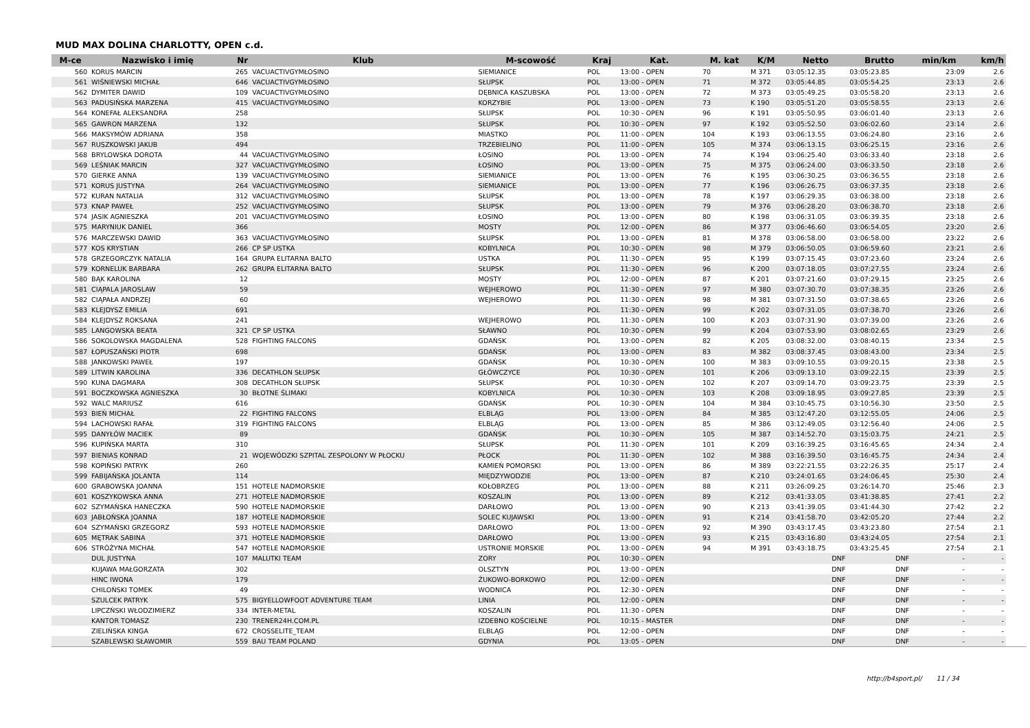MUD MAX DOLINA CHARLOTTY, OPEN c.d.
| M-ce | Nazwisko i imię | Nr | Klub | M-scowość | Kraj | Kat. | M. kat | K/M | Netto | Brutto | min/km | km/h |
| --- | --- | --- | --- | --- | --- | --- | --- | --- | --- | --- | --- | --- |
| 560 | KORUS MARCIN | 265 | VACUACTIVGYMŁOSINO | SIEMIANICE | POL | 13:00 - OPEN | 70 | M 371 | 03:05:12.35 | 03:05:23.85 | 23:09 | 2.6 |
| 561 | WIŚNIEWSKI MICHAŁ | 646 | VACUACTIVGYMŁOSINO | SŁUPSK | POL | 13:00 - OPEN | 71 | M 372 | 03:05:44.85 | 03:05:54.25 | 23:13 | 2.6 |
| 562 | DYMITER DAWID | 109 | VACUACTIVGYMŁOSINO | DĘBNICA KASZUBSKA | POL | 13:00 - OPEN | 72 | M 373 | 03:05:49.25 | 03:05:58.20 | 23:13 | 2.6 |
| 563 | PADUSIŃSKA MARZENA | 415 | VACUACTIVGYMŁOSINO | KORZYBIE | POL | 13:00 - OPEN | 73 | K 190 | 03:05:51.20 | 03:05:58.55 | 23:13 | 2.6 |
| 564 | KONEFAŁ ALEKSANDRA | 258 | | SŁUPSK | POL | 10:30 - OPEN | 96 | K 191 | 03:05:50.95 | 03:06:01.40 | 23:13 | 2.6 |
| 565 | GAWRON MARZENA | 132 | | SŁUPSK | POL | 10:30 - OPEN | 97 | K 192 | 03:05:52.50 | 03:06:02.60 | 23:14 | 2.6 |
| 566 | MAKSYMÓW ADRIANA | 358 | | MIASTKO | POL | 11:00 - OPEN | 104 | K 193 | 03:06:13.55 | 03:06:24.80 | 23:16 | 2.6 |
| 567 | RUSZKOWSKI JAKUB | 494 | | TRZEBIELINO | POL | 11:00 - OPEN | 105 | M 374 | 03:06:13.15 | 03:06:25.15 | 23:16 | 2.6 |
| 568 | BRYLOWSKA DOROTA | 44 | VACUACTIVGYMŁOSINO | ŁOSINO | POL | 13:00 - OPEN | 74 | K 194 | 03:06:25.40 | 03:06:33.40 | 23:18 | 2.6 |
| 569 | LEŚNIAK MARCIN | 327 | VACUACTIVGYMŁOSINO | ŁOSINO | POL | 13:00 - OPEN | 75 | M 375 | 03:06:24.00 | 03:06:33.50 | 23:18 | 2.6 |
| 570 | GIERKE ANNA | 139 | VACUACTIVGYMŁOSINO | SIEMIANICE | POL | 13:00 - OPEN | 76 | K 195 | 03:06:30.25 | 03:06:36.55 | 23:18 | 2.6 |
| 571 | KORUS JUSTYNA | 264 | VACUACTIVGYMŁOSINO | SIEMIANICE | POL | 13:00 - OPEN | 77 | K 196 | 03:06:26.75 | 03:06:37.35 | 23:18 | 2.6 |
| 572 | KURAN NATALIA | 312 | VACUACTIVGYMŁOSINO | SŁUPSK | POL | 13:00 - OPEN | 78 | K 197 | 03:06:29.35 | 03:06:38.00 | 23:18 | 2.6 |
| 573 | KNAP PAWEŁ | 252 | VACUACTIVGYMŁOSINO | SŁUPSK | POL | 13:00 - OPEN | 79 | M 376 | 03:06:28.20 | 03:06:38.70 | 23:18 | 2.6 |
| 574 | JASIK AGNIESZKA | 201 | VACUACTIVGYMŁOSINO | ŁOSINO | POL | 13:00 - OPEN | 80 | K 198 | 03:06:31.05 | 03:06:39.35 | 23:18 | 2.6 |
| 575 | MARYNIUK DANIEL | 366 | | MOSTY | POL | 12:00 - OPEN | 86 | M 377 | 03:06:46.60 | 03:06:54.05 | 23:20 | 2.6 |
| 576 | MARCZEWSKI DAWID | 363 | VACUACTIVGYMŁOSINO | SŁUPSK | POL | 13:00 - OPEN | 81 | M 378 | 03:06:58.00 | 03:06:58.00 | 23:22 | 2.6 |
| 577 | KOS KRYSTIAN | 266 | CP SP USTKA | KOBYLNICA | POL | 10:30 - OPEN | 98 | M 379 | 03:06:50.05 | 03:06:59.60 | 23:21 | 2.6 |
| 578 | GRZEGORCZYK NATALIA | 164 | GRUPA ELITARNA BALTO | USTKA | POL | 11:30 - OPEN | 95 | K 199 | 03:07:15.45 | 03:07:23.60 | 23:24 | 2.6 |
| 579 | KORNELUK BARBARA | 262 | GRUPA ELITARNA BALTO | SŁUPSK | POL | 11:30 - OPEN | 96 | K 200 | 03:07:18.05 | 03:07:27.55 | 23:24 | 2.6 |
| 580 | BĄK KAROLINA | 12 | | MOSTY | POL | 12:00 - OPEN | 87 | K 201 | 03:07:21.60 | 03:07:29.15 | 23:25 | 2.6 |
| 581 | CIĄPALA JAROSLAW | 59 | | WEJHEROWO | POL | 11:30 - OPEN | 97 | M 380 | 03:07:30.70 | 03:07:38.35 | 23:26 | 2.6 |
| 582 | CIĄPAŁA ANDRZEJ | 60 | | WEJHEROWO | POL | 11:30 - OPEN | 98 | M 381 | 03:07:31.50 | 03:07:38.65 | 23:26 | 2.6 |
| 583 | KLEJDYSZ EMILIA | 691 | | | POL | 11:30 - OPEN | 99 | K 202 | 03:07:31.05 | 03:07:38.70 | 23:26 | 2.6 |
| 584 | KLEJDYSZ ROKSANA | 241 | | WEJHEROWO | POL | 11:30 - OPEN | 100 | K 203 | 03:07:31.90 | 03:07:39.00 | 23:26 | 2.6 |
| 585 | LANGOWSKA BEATA | 321 | CP SP USTKA | SŁAWNO | POL | 10:30 - OPEN | 99 | K 204 | 03:07:53.90 | 03:08:02.65 | 23:29 | 2.6 |
| 586 | SOKOLOWSKA MAGDALENA | 528 | FIGHTING FALCONS | GDAŃSK | POL | 13:00 - OPEN | 82 | K 205 | 03:08:32.00 | 03:08:40.15 | 23:34 | 2.5 |
| 587 | ŁOPUSZAŃSKI PIOTR | 698 | | GDAŃSK | POL | 13:00 - OPEN | 83 | M 382 | 03:08:37.45 | 03:08:43.00 | 23:34 | 2.5 |
| 588 | JANKOWSKI PAWEŁ | 197 | | GDAŃSK | POL | 10:30 - OPEN | 100 | M 383 | 03:09:10.55 | 03:09:20.15 | 23:38 | 2.5 |
| 589 | LITWIN KAROLINA | 336 | DECATHLON SŁUPSK | GŁÓWCZYCE | POL | 10:30 - OPEN | 101 | K 206 | 03:09:13.10 | 03:09:22.15 | 23:39 | 2.5 |
| 590 | KUNA DAGMARA | 308 | DECATHLON SŁUPSK | SŁUPSK | POL | 10:30 - OPEN | 102 | K 207 | 03:09:14.70 | 03:09:23.75 | 23:39 | 2.5 |
| 591 | BOCZKOWSKA AGNIESZKA | 30 | BŁOTNE ŚLIMAKI | KOBYLNICA | POL | 10:30 - OPEN | 103 | K 208 | 03:09:18.95 | 03:09:27.85 | 23:39 | 2.5 |
| 592 | WALC MARIUSZ | 616 | | GDAŃSK | POL | 10:30 - OPEN | 104 | M 384 | 03:10:45.75 | 03:10:56.30 | 23:50 | 2.5 |
| 593 | BIEŃ MICHAŁ | 22 | FIGHTING FALCONS | ELBLĄG | POL | 13:00 - OPEN | 84 | M 385 | 03:12:47.20 | 03:12:55.05 | 24:06 | 2.5 |
| 594 | LACHOWSKI RAFAŁ | 319 | FIGHTING FALCONS | ELBLĄG | POL | 13:00 - OPEN | 85 | M 386 | 03:12:49.05 | 03:12:56.40 | 24:06 | 2.5 |
| 595 | DANYŁÓW MACIEK | 89 | | GDAŃSK | POL | 10:30 - OPEN | 105 | M 387 | 03:14:52.70 | 03:15:03.75 | 24:21 | 2.5 |
| 596 | KUPIŃSKA MARTA | 310 | | SŁUPSK | POL | 11:30 - OPEN | 101 | K 209 | 03:16:39.25 | 03:16:45.65 | 24:34 | 2.4 |
| 597 | BIENIAS KONRAD | 21 | WOJEWÓDZKI SZPITAL ZESPOLONY W PŁOCKU | PŁOCK | POL | 11:30 - OPEN | 102 | M 388 | 03:16:39.50 | 03:16:45.75 | 24:34 | 2.4 |
| 598 | KOPIŃSKI PATRYK | 260 | | KAMIEŃ POMORSKI | POL | 13:00 - OPEN | 86 | M 389 | 03:22:21.55 | 03:22:26.35 | 25:17 | 2.4 |
| 599 | FABIJAŃSKA JOLANTA | 114 | | MIĘDZYWODZIE | POL | 13:00 - OPEN | 87 | K 210 | 03:24:01.65 | 03:24:06.45 | 25:30 | 2.4 |
| 600 | GRABOWSKA JOANNA | 151 | HOTELE NADMORSKIE | KOŁOBRZEG | POL | 13:00 - OPEN | 88 | K 211 | 03:26:09.25 | 03:26:14.70 | 25:46 | 2.3 |
| 601 | KOSZYKOWSKA ANNA | 271 | HOTELE NADMORSKIE | KOSZALIN | POL | 13:00 - OPEN | 89 | K 212 | 03:41:33.05 | 03:41:38.85 | 27:41 | 2.2 |
| 602 | SZYMAŃSKA HANECZKA | 590 | HOTELE NADMORSKIE | DARŁOWO | POL | 13:00 - OPEN | 90 | K 213 | 03:41:39.05 | 03:41:44.30 | 27:42 | 2.2 |
| 603 | JABŁOŃSKA JOANNA | 187 | HOTELE NADMORSKIE | SOLEC KUJAWSKI | POL | 13:00 - OPEN | 91 | K 214 | 03:41:58.70 | 03:42:05.20 | 27:44 | 2.2 |
| 604 | SZYMAŃSKI GRZEGORZ | 593 | HOTELE NADMORSKIE | DARŁOWO | POL | 13:00 - OPEN | 92 | M 390 | 03:43:17.45 | 03:43:23.80 | 27:54 | 2.1 |
| 605 | MĘTRAK SABINA | 371 | HOTELE NADMORSKIE | DARŁOWO | POL | 13:00 - OPEN | 93 | K 215 | 03:43:16.80 | 03:43:24.05 | 27:54 | 2.1 |
| 606 | STRÓŻYNA MICHAŁ | 547 | HOTELE NADMORSKIE | USTRONIE MORSKIE | POL | 13:00 - OPEN | 94 | M 391 | 03:43:18.75 | 03:43:25.45 | 27:54 | 2.1 |
| | DUL JUSTYNA | 107 | MALUTKI TEAM | ZORY | POL | 10:30 - OPEN | | | DNF | DNF | - | - |
| | KUJAWA MAŁGORZATA | 302 | | OLSZTYN | POL | 13:00 - OPEN | | | DNF | DNF | - | - |
| | HINC IWONA | 179 | | ŻUKOWO-BORKOWO | POL | 12:00 - OPEN | | | DNF | DNF | - | - |
| | CHILOŃSKI TOMEK | 49 | | WODNICA | POL | 12:30 - OPEN | | | DNF | DNF | - | - |
| | SZULCEK PATRYK | 575 | BIGYELLOWFOOT ADVENTURE TEAM | LINIA | POL | 12:00 - OPEN | | | DNF | DNF | - | - |
| | LIPCZŃSKI WŁODZIMIERZ | 334 | INTER-METAL | KOSZALIN | POL | 11:30 - OPEN | | | DNF | DNF | - | - |
| | KANTOR TOMASZ | 230 | TRENER24H.COM.PL | IZDEBNO KOŚCIELNE | POL | 10:15 - MASTER | | | DNF | DNF | - | - |
| | ZIELIŃSKA KINGA | 672 | CROSSELITE_TEAM | ELBLĄG | POL | 12:00 - OPEN | | | DNF | DNF | - | - |
| | SZABLEWSKI SŁAWOMIR | 559 | BAU TEAM POLAND | GDYNIA | POL | 13:05 - OPEN | | | DNF | DNF | - | - |
http://b4sport.pl/ 11 / 34